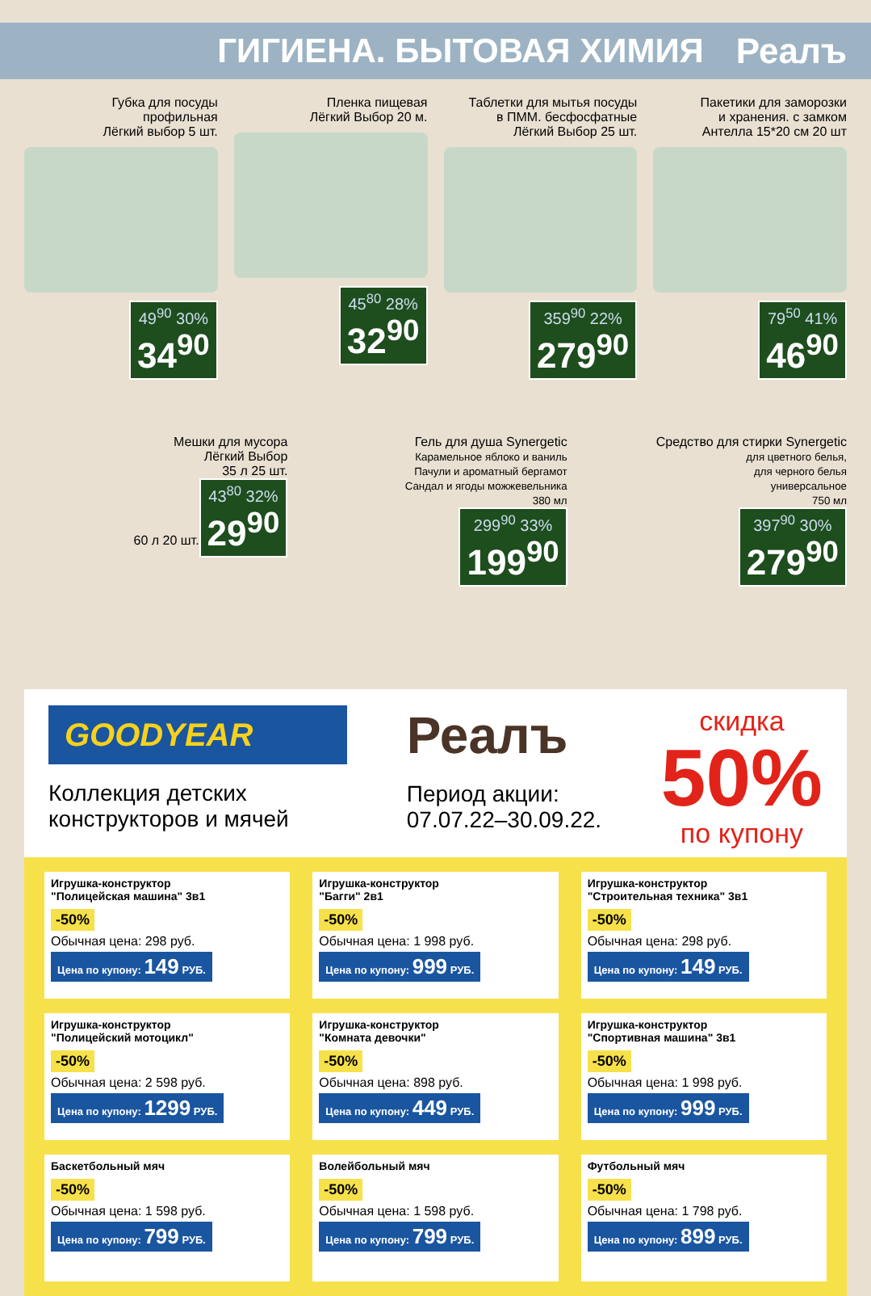ГИГИЕНА. БЫТОВАЯ ХИМИЯ Реалъ
Губка для посуды
профильная
Лёгкий выбор 5 шт.
49<sup>90</sup> 30%
34<sup>90</sup>
Пленка пищевая
Лёгкий Выбор 20 м.
45<sup>80</sup> 28%
32<sup>90</sup>
Таблетки для мытья посуды
в ПММ. бесфосфатные
Лёгкий Выбор 25 шт.
359<sup>90</sup> 22%
279<sup>90</sup>
Пакетики для заморозки
и хранения. с замком
Антелла 15*20 см 20 шт
79<sup>50</sup> 41%
46<sup>90</sup>
Мешки для мусора
Лёгкий Выбор
35 л 25 шт.
60 л 20 шт.
43<sup>80</sup> 32%
29<sup>90</sup>
Гель для душа Synergetic
Карамельное яблоко и ваниль
Пачули и ароматный бергамот
Сандал и ягоды можжевельника
380 мл
299<sup>90</sup> 33%
199<sup>90</sup>
Средство для стирки Synergetic
для цветного белья,
для черного белья
универсальное
750 мл
397<sup>90</sup> 30%
279<sup>90</sup>
GOODYEAR
Коллекция детских
конструкторов и мячей
Реалъ
Период акции:
07.07.22–30.09.22.
скидка
50%
по купону
Игрушка-конструктор
"Полицейская машина" 3в1
-50%
Обычная цена: 298 руб.
Цена по купону: 149 РУБ.
Игрушка-конструктор
"Багги" 2в1
-50%
Обычная цена: 1 998 руб.
Цена по купону: 999 РУБ.
Игрушка-конструктор
"Строительная техника" 3в1
-50%
Обычная цена: 298 руб.
Цена по купону: 149 РУБ.
Игрушка-конструктор
"Полицейский мотоцикл"
-50%
Обычная цена: 2 598 руб.
Цена по купону: 1299 РУБ.
Игрушка-конструктор
"Комната девочки"
-50%
Обычная цена: 898 руб.
Цена по купону: 449 РУБ.
Игрушка-конструктор
"Спортивная машина" 3в1
-50%
Обычная цена: 1 998 руб.
Цена по купону: 999 РУБ.
Баскетбольный мяч
-50%
Обычная цена: 1 598 руб.
Цена по купону: 799 РУБ.
Волейбольный мяч
-50%
Обычная цена: 1 598 руб.
Цена по купону: 799 РУБ.
Футбольный мяч
-50%
Обычная цена: 1 798 руб.
Цена по купону: 899 РУБ.